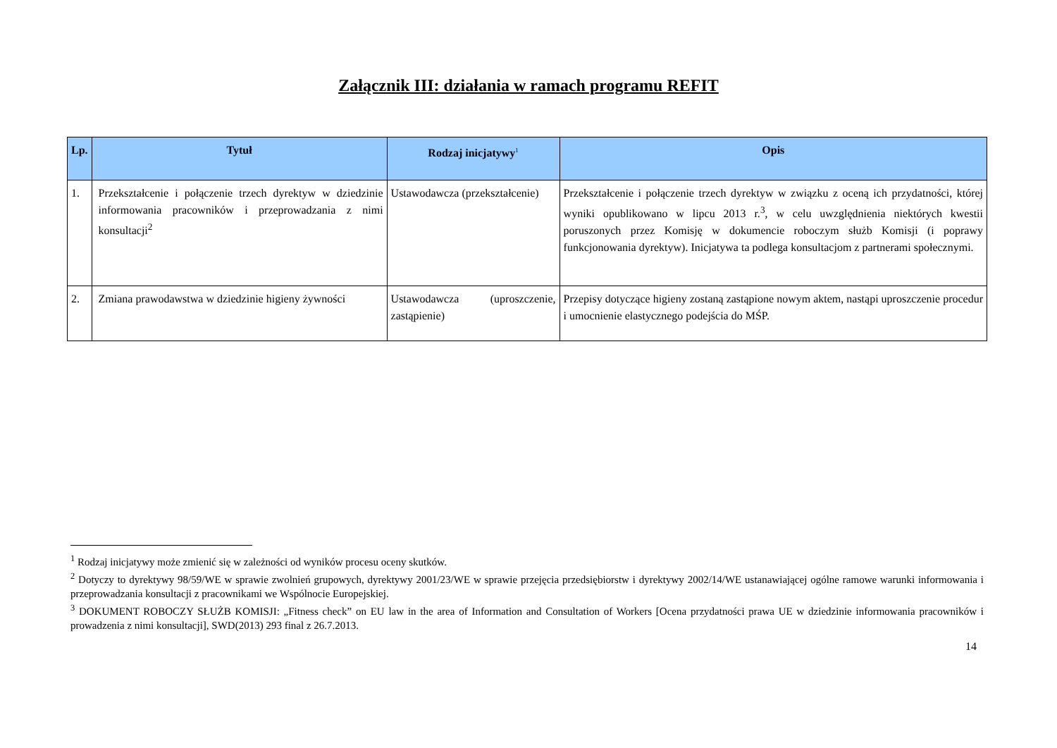Załącznik III: działania w ramach programu REFIT
| Lp. | Tytuł | Rodzaj inicjatywy<sup>1</sup> | Opis |
| --- | --- | --- | --- |
| 1. | Przekształcenie i połączenie trzech dyrektyw w dziedzinie informowania pracowników i przeprowadzania z nimi konsultacji<sup>2</sup> | Ustawodawcza (przekształcenie) | Przekształcenie i połączenie trzech dyrektyw w związku z oceną ich przydatności, której wyniki opublikowano w lipcu 2013 r.<sup>3</sup>, w celu uwzględnienia niektórych kwestii poruszonych przez Komisję w dokumencie roboczym służb Komisji (i poprawy funkcjonowania dyrektyw). Inicjatywa ta podlega konsultacjom z partnerami społecznymi. |
| 2. | Zmiana prawodawstwa w dziedzinie higieny żywności | Ustawodawcza (uproszczenie, zastąpienie) | Przepisy dotyczące higieny zostaną zastąpione nowym aktem, nastąpi uproszczenie procedur i umocnienie elastycznego podejścia do MŚP. |
<sup>1</sup> Rodzaj inicjatywy może zmienić się w zależności od wyników procesu oceny skutków.
<sup>2</sup> Dotyczy to dyrektywy 98/59/WE w sprawie zwolnień grupowych, dyrektywy 2001/23/WE w sprawie przejęcia przedsiębiorstw i dyrektywy 2002/14/WE ustanawiającej ogólne ramowe warunki informowania i przeprowadzania konsultacji z pracownikami we Wspólnocie Europejskiej.
<sup>3</sup> DOKUMENT ROBOCZY SŁUŻB KOMISJI: „Fitness check” on EU law in the area of Information and Consultation of Workers [Ocena przydatności prawa UE w dziedzinie informowania pracowników i prowadzenia z nimi konsultacji], SWD(2013) 293 final z 26.7.2013.
14